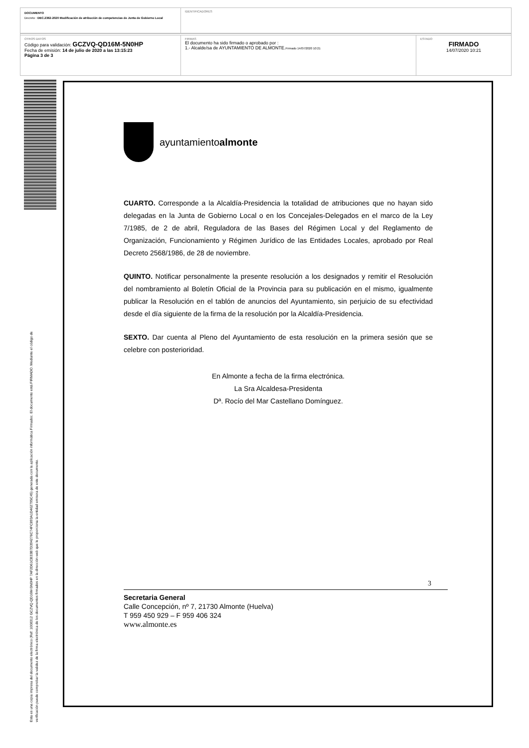DOCUMENTO
Decreto : DEC.2362-2020 Modificación de atribución de competencias de Junta de Gobierno Local
IDENTIFICADORES
OTROS DATOS
Código para validación: GCZVQ-QD16M-5N0HP
Fecha de emisión: 14 de julio de 2020 a las 13:15:23
Página 3 de 3
FIRMAS
El documento ha sido firmado o aprobado por :
1.- Alcalde/sa de AYUNTAMIENTO DE ALMONTE.Firmado 14/07/2020 10:21
ESTADO
FIRMADO
14/07/2020 10:21
Esta es una copia impresa del documento electrónico (Ref: 1008312 GCZVQ-QD16M-5N0HP 7AF2D61CB33B7D394276C74FC893A1D462795C45) generada con la aplicación informática Firmadoc. El documento está FIRMADO. Mediante el código de
verificación puede comprobar la validez de la firma electrónica de los documentos firmados en la dirección web que le proporciona la entidad emisora de este documento.
ayuntamientoalmonte
CUARTO. Corresponde a la Alcaldía-Presidencia la totalidad de atribuciones que no hayan sido delegadas en la Junta de Gobierno Local o en los Concejales-Delegados en el marco de la Ley 7/1985, de 2 de abril, Reguladora de las Bases del Régimen Local y del Reglamento de Organización, Funcionamiento y Régimen Jurídico de las Entidades Locales, aprobado por Real Decreto 2568/1986, de 28 de noviembre.
QUINTO. Notificar personalmente la presente resolución a los designados y remitir el Resolución del nombramiento al Boletín Oficial de la Provincia para su publicación en el mismo, igualmente publicar la Resolución en el tablón de anuncios del Ayuntamiento, sin perjuicio de su efectividad desde el día siguiente de la firma de la resolución por la Alcaldía-Presidencia.
SEXTO. Dar cuenta al Pleno del Ayuntamiento de esta resolución en la primera sesión que se celebre con posterioridad.
En Almonte a fecha de la firma electrónica.
La Sra Alcaldesa-Presidenta
Dª. Rocío del Mar Castellano Domínguez.
3
Secretaria General
Calle Concepción, nº 7, 21730 Almonte (Huelva)
T 959 450 929 – F 959 406 324
www.almonte.es